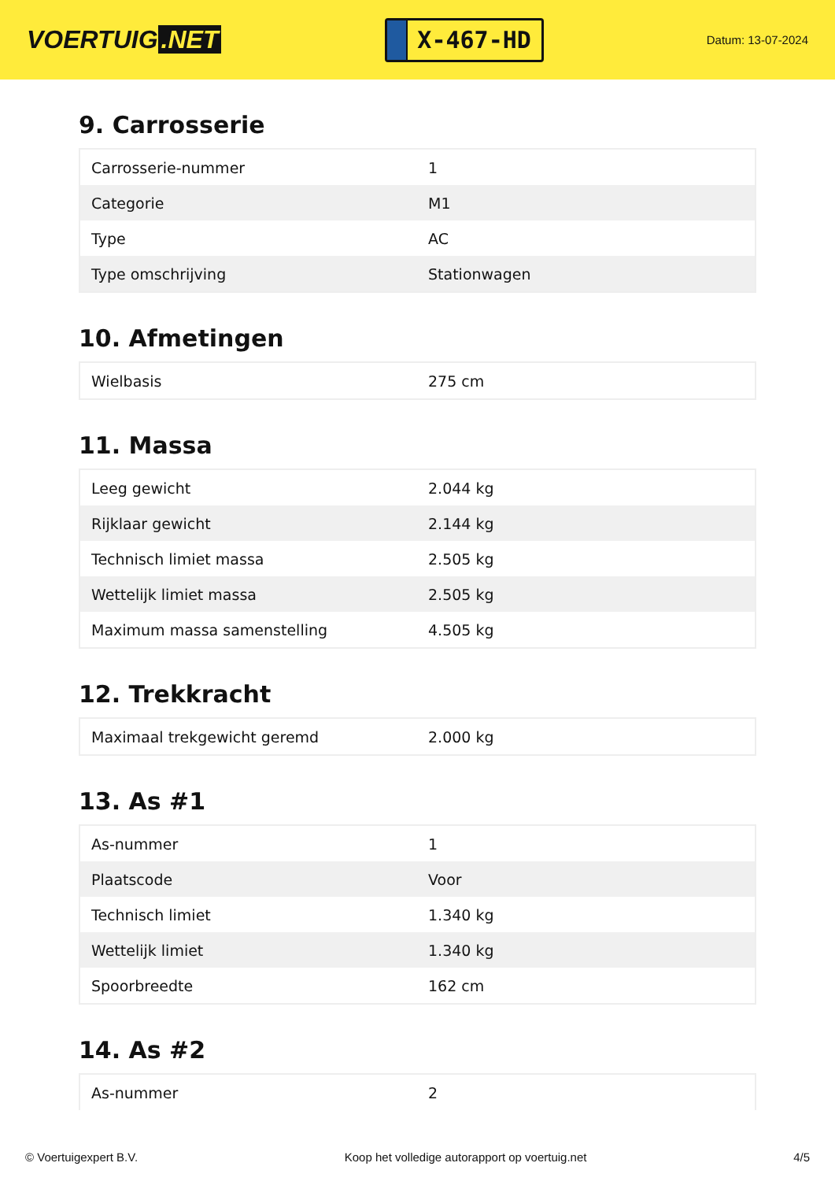VOERTUIG.NET
X-467-HD
Datum: 13-07-2024
9. Carrosserie
| Carrosserie-nummer | 1 |
| Categorie | M1 |
| Type | AC |
| Type omschrijving | Stationwagen |
10. Afmetingen
| Wielbasis | 275 cm |
11. Massa
| Leeg gewicht | 2.044 kg |
| Rijklaar gewicht | 2.144 kg |
| Technisch limiet massa | 2.505 kg |
| Wettelijk limiet massa | 2.505 kg |
| Maximum massa samenstelling | 4.505 kg |
12. Trekkracht
| Maximaal trekgewicht geremd | 2.000 kg |
13. As #1
| As-nummer | 1 |
| Plaatscode | Voor |
| Technisch limiet | 1.340 kg |
| Wettelijk limiet | 1.340 kg |
| Spoorbreedte | 162 cm |
14. As #2
| As-nummer | 2 |
© Voertuigexpert B.V. Koop het volledige autorapport op voertuig.net 4/5